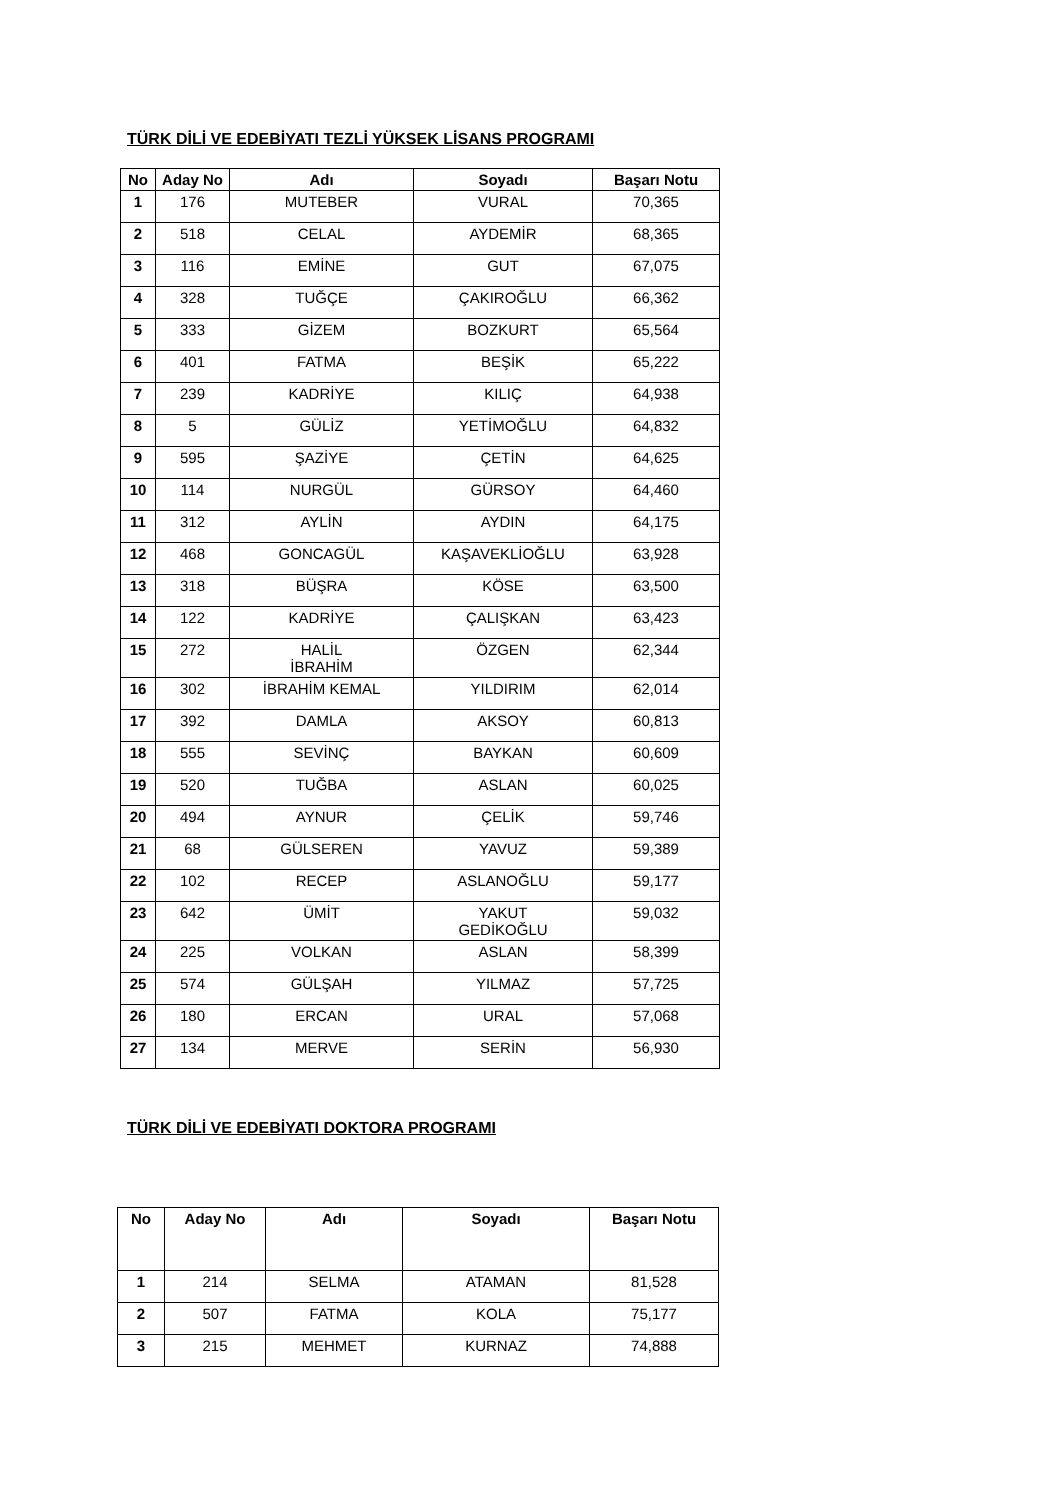TÜRK DİLİ VE EDEBİYATI TEZLİ YÜKSEK LİSANS PROGRAMI
| No | Aday No | Adı | Soyadı | Başarı Notu |
| --- | --- | --- | --- | --- |
| 1 | 176 | MUTEBER | VURAL | 70,365 |
| 2 | 518 | CELAL | AYDEMİR | 68,365 |
| 3 | 116 | EMİNE | GUT | 67,075 |
| 4 | 328 | TUĞÇE | ÇAKIROĞLU | 66,362 |
| 5 | 333 | GİZEM | BOZKURT | 65,564 |
| 6 | 401 | FATMA | BEŞİK | 65,222 |
| 7 | 239 | KADRİYE | KILIÇ | 64,938 |
| 8 | 5 | GÜLİZ | YETİMOĞLU | 64,832 |
| 9 | 595 | ŞAZİYE | ÇETİN | 64,625 |
| 10 | 114 | NURGÜL | GÜRSOY | 64,460 |
| 11 | 312 | AYLİN | AYDIN | 64,175 |
| 12 | 468 | GONCAGÜL | KAŞAVEKLİOĞLU | 63,928 |
| 13 | 318 | BÜŞRA | KÖSE | 63,500 |
| 14 | 122 | KADRİYE | ÇALIŞKAN | 63,423 |
| 15 | 272 | HALİL İBRAHİM | ÖZGEN | 62,344 |
| 16 | 302 | İBRAHİM KEMAL | YILDIRIM | 62,014 |
| 17 | 392 | DAMLA | AKSOY | 60,813 |
| 18 | 555 | SEVİNÇ | BAYKAN | 60,609 |
| 19 | 520 | TUĞBA | ASLAN | 60,025 |
| 20 | 494 | AYNUR | ÇELİK | 59,746 |
| 21 | 68 | GÜLSEREN | YAVUZ | 59,389 |
| 22 | 102 | RECEP | ASLANOĞLU | 59,177 |
| 23 | 642 | ÜMİT | YAKUT GEDİKOĞLU | 59,032 |
| 24 | 225 | VOLKAN | ASLAN | 58,399 |
| 25 | 574 | GÜLŞAH | YILMAZ | 57,725 |
| 26 | 180 | ERCAN | URAL | 57,068 |
| 27 | 134 | MERVE | SERİN | 56,930 |
TÜRK DİLİ VE EDEBİYATI DOKTORA PROGRAMI
| No | Aday No | Adı | Soyadı | Başarı Notu |
| --- | --- | --- | --- | --- |
| 1 | 214 | SELMA | ATAMAN | 81,528 |
| 2 | 507 | FATMA | KOLA | 75,177 |
| 3 | 215 | MEHMET | KURNAZ | 74,888 |